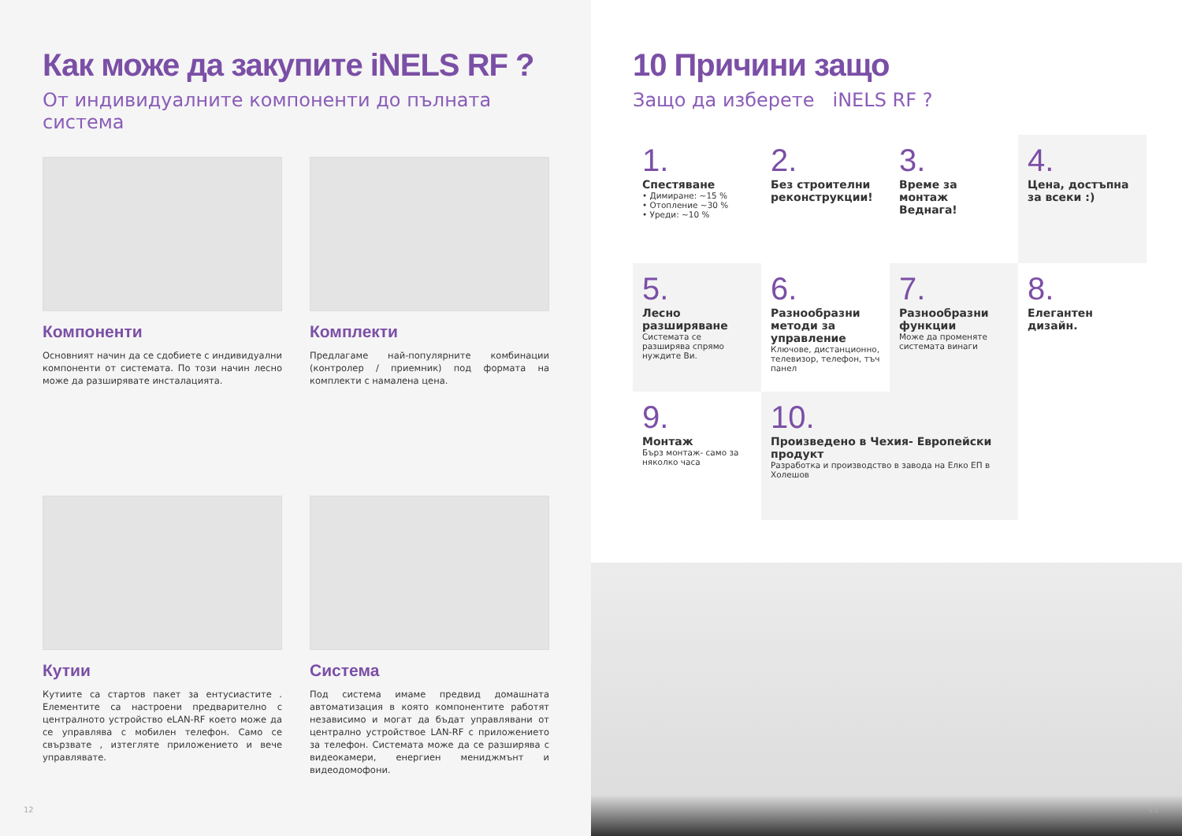Как може да закупите iNELS RF ?
От индивидуалните компоненти до пълната система
Компоненти
Основният начин да се сдобиете с индивидуални компоненти от системата. По този начин лесно може да разширявате инсталацията.
Комплекти
Предлагаме най-популярните комбинации (контролер / приемник) под формата на комплекти с намалена цена.
Кутии
Кутиите са стартов пакет за ентусиастите . Елементите са настроени предварително с централното устройство eLAN-RF което може да се управлява с мобилен телефон. Само се свързвате , изтегляте приложението и вече управлявате.
Система
Под система имаме предвид домашната автоматизация в която компонентите работят независимо и могат да бъдат управлявани от централно устройствое LAN-RF с приложението за телефон. Системата може да се разширява с видеокамери, енергиен мениджмънт и видеодомофони.
12
10 Причини защо
Защо да изберете iNELS RF ?
1.
Спестяване
• Димиране: ~15 %
• Отопление ~30 %
• Уреди: ~10 %
2.
Без строителни реконструкции!
3.
Време за монтаж
Веднага!
4.
Цена, достъпна за всеки :)
5.
Лесно разширяване
Системата се разширява спрямо нуждите Ви.
6.
Разнообразни методи за управление
Ключове, дистанционно, телевизор, телефон, тъч панел
7.
Разнообразни функции
Може да променяте системата винаги
8.
Елегантен дизайн.
9.
Монтаж
Бърз монтаж- само за няколко часа
10.
Произведено в Чехия- Европейски продукт
Разработка и производство в завода на Елко ЕП в Холешов
13